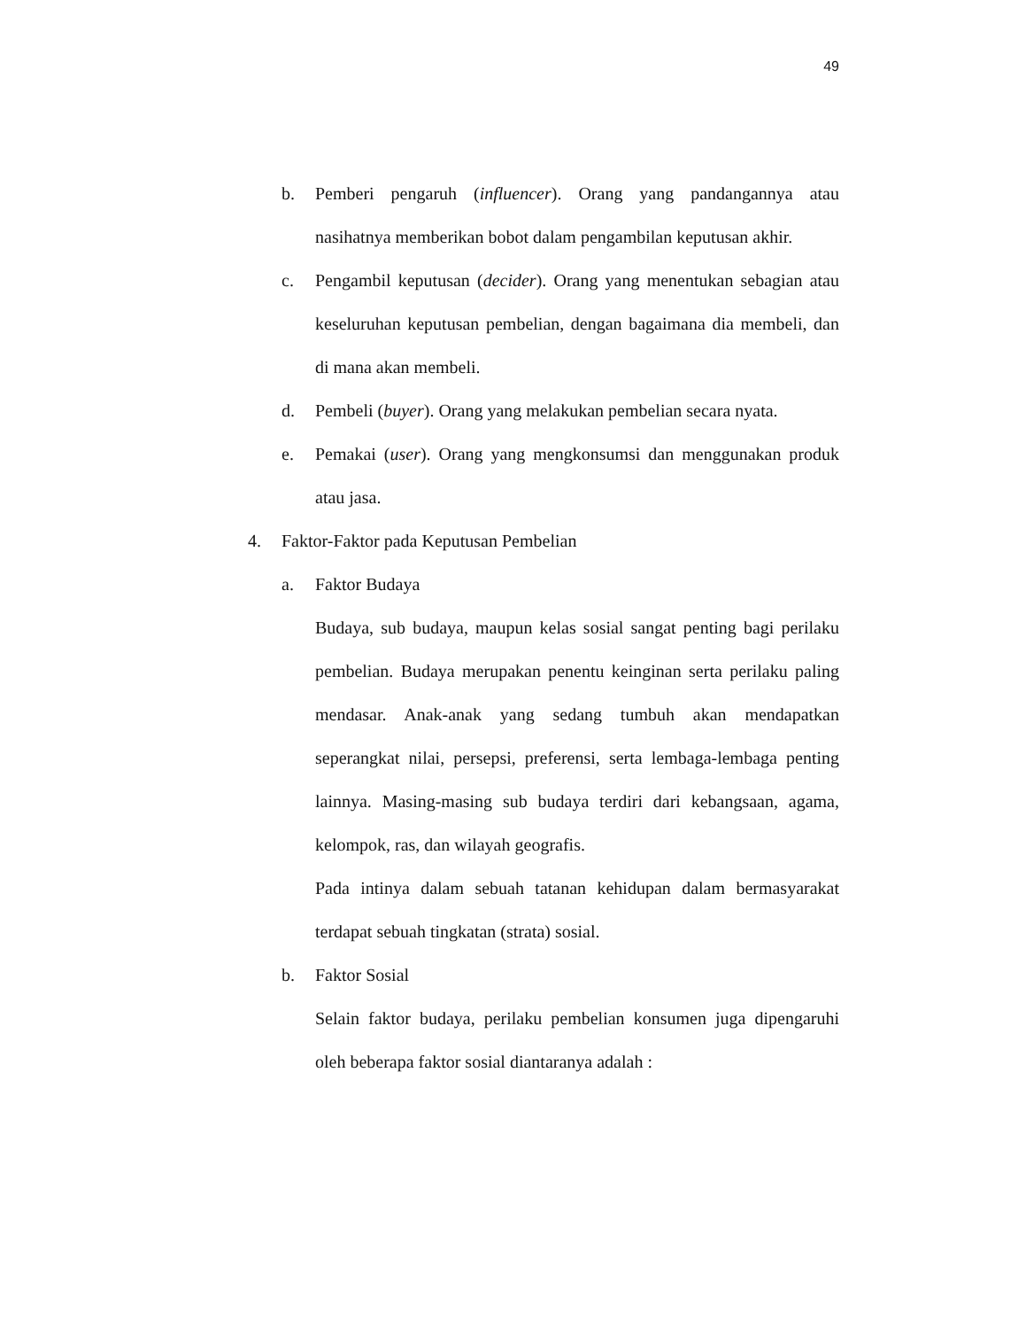49
b. Pemberi pengaruh (influencer). Orang yang pandangannya atau nasihatnya memberikan bobot dalam pengambilan keputusan akhir.
c. Pengambil keputusan (decider). Orang yang menentukan sebagian atau keseluruhan keputusan pembelian, dengan bagaimana dia membeli, dan di mana akan membeli.
d. Pembeli (buyer). Orang yang melakukan pembelian secara nyata.
e. Pemakai (user). Orang yang mengkonsumsi dan menggunakan produk atau jasa.
4. Faktor-Faktor pada Keputusan Pembelian
a. Faktor Budaya
Budaya, sub budaya, maupun kelas sosial sangat penting bagi perilaku pembelian. Budaya merupakan penentu keinginan serta perilaku paling mendasar. Anak-anak yang sedang tumbuh akan mendapatkan seperangkat nilai, persepsi, preferensi, serta lembaga-lembaga penting lainnya. Masing-masing sub budaya terdiri dari kebangsaan, agama, kelompok, ras, dan wilayah geografis.
Pada intinya dalam sebuah tatanan kehidupan dalam bermasyarakat terdapat sebuah tingkatan (strata) sosial.
b. Faktor Sosial
Selain faktor budaya, perilaku pembelian konsumen juga dipengaruhi oleh beberapa faktor sosial diantaranya adalah :